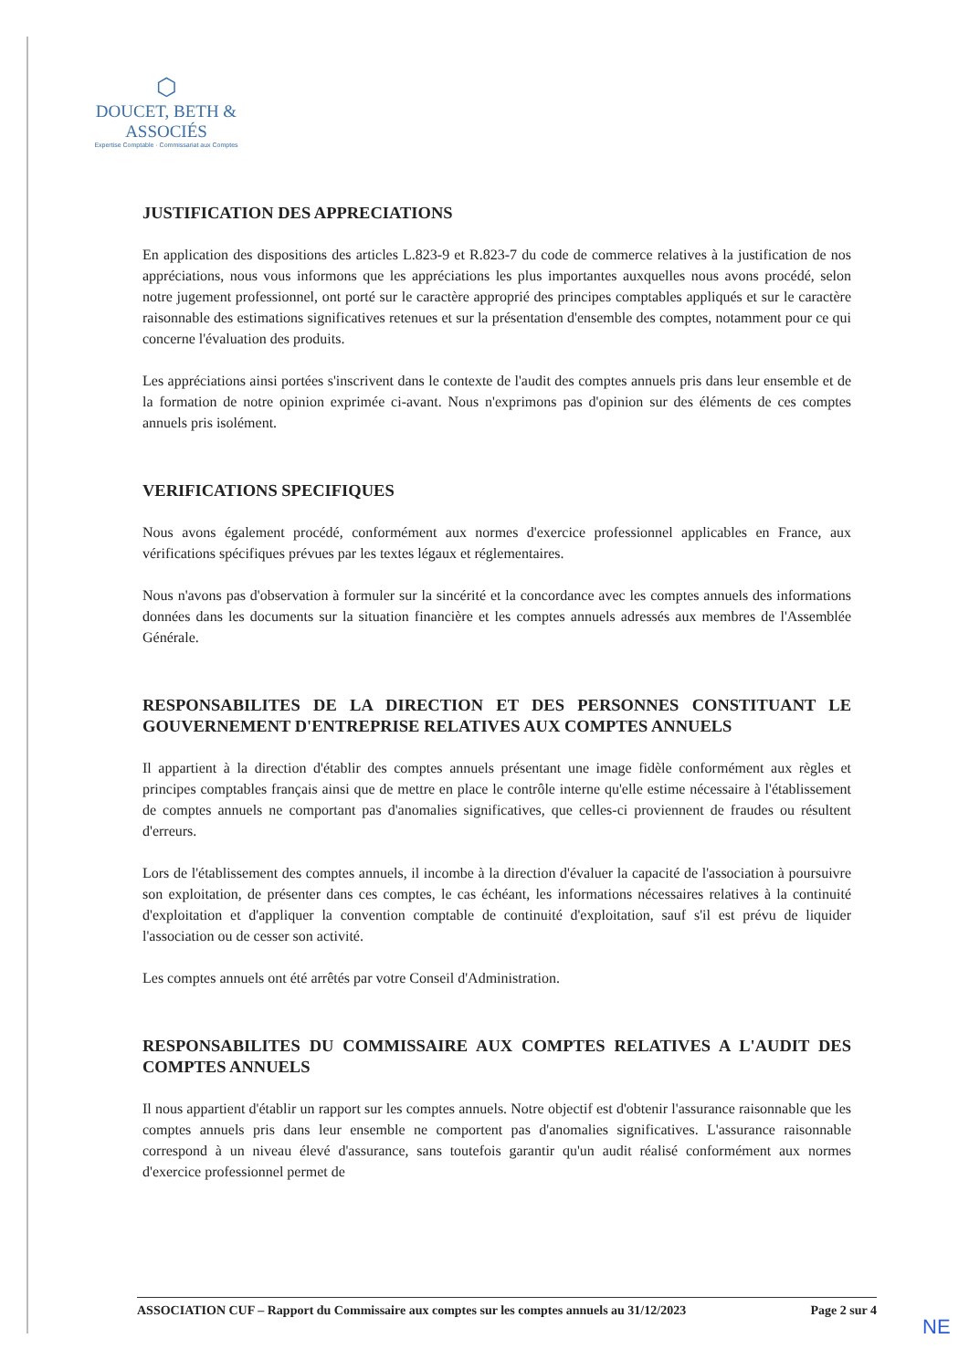⬡
DOUCET, BETH & ASSOCIÉS
Expertise Comptable · Commissariat aux Comptes
JUSTIFICATION DES APPRECIATIONS
En application des dispositions des articles L.823-9 et R.823-7 du code de commerce relatives à la justification de nos appréciations, nous vous informons que les appréciations les plus importantes auxquelles nous avons procédé, selon notre jugement professionnel, ont porté sur le caractère approprié des principes comptables appliqués et sur le caractère raisonnable des estimations significatives retenues et sur la présentation d'ensemble des comptes, notamment pour ce qui concerne l'évaluation des produits.
Les appréciations ainsi portées s'inscrivent dans le contexte de l'audit des comptes annuels pris dans leur ensemble et de la formation de notre opinion exprimée ci-avant. Nous n'exprimons pas d'opinion sur des éléments de ces comptes annuels pris isolément.
VERIFICATIONS SPECIFIQUES
Nous avons également procédé, conformément aux normes d'exercice professionnel applicables en France, aux vérifications spécifiques prévues par les textes légaux et réglementaires.
Nous n'avons pas d'observation à formuler sur la sincérité et la concordance avec les comptes annuels des informations données dans les documents sur la situation financière et les comptes annuels adressés aux membres de l'Assemblée Générale.
RESPONSABILITES DE LA DIRECTION ET DES PERSONNES CONSTITUANT LE GOUVERNEMENT D'ENTREPRISE RELATIVES AUX COMPTES ANNUELS
Il appartient à la direction d'établir des comptes annuels présentant une image fidèle conformément aux règles et principes comptables français ainsi que de mettre en place le contrôle interne qu'elle estime nécessaire à l'établissement de comptes annuels ne comportant pas d'anomalies significatives, que celles-ci proviennent de fraudes ou résultent d'erreurs.
Lors de l'établissement des comptes annuels, il incombe à la direction d'évaluer la capacité de l'association à poursuivre son exploitation, de présenter dans ces comptes, le cas échéant, les informations nécessaires relatives à la continuité d'exploitation et d'appliquer la convention comptable de continuité d'exploitation, sauf s'il est prévu de liquider l'association ou de cesser son activité.
Les comptes annuels ont été arrêtés par votre Conseil d'Administration.
RESPONSABILITES DU COMMISSAIRE AUX COMPTES RELATIVES A L'AUDIT DES COMPTES ANNUELS
Il nous appartient d'établir un rapport sur les comptes annuels. Notre objectif est d'obtenir l'assurance raisonnable que les comptes annuels pris dans leur ensemble ne comportent pas d'anomalies significatives. L'assurance raisonnable correspond à un niveau élevé d'assurance, sans toutefois garantir qu'un audit réalisé conformément aux normes d'exercice professionnel permet de
ASSOCIATION CUF – Rapport du Commissaire aux comptes sur les comptes annuels au 31/12/2023 Page 2 sur 4
NE